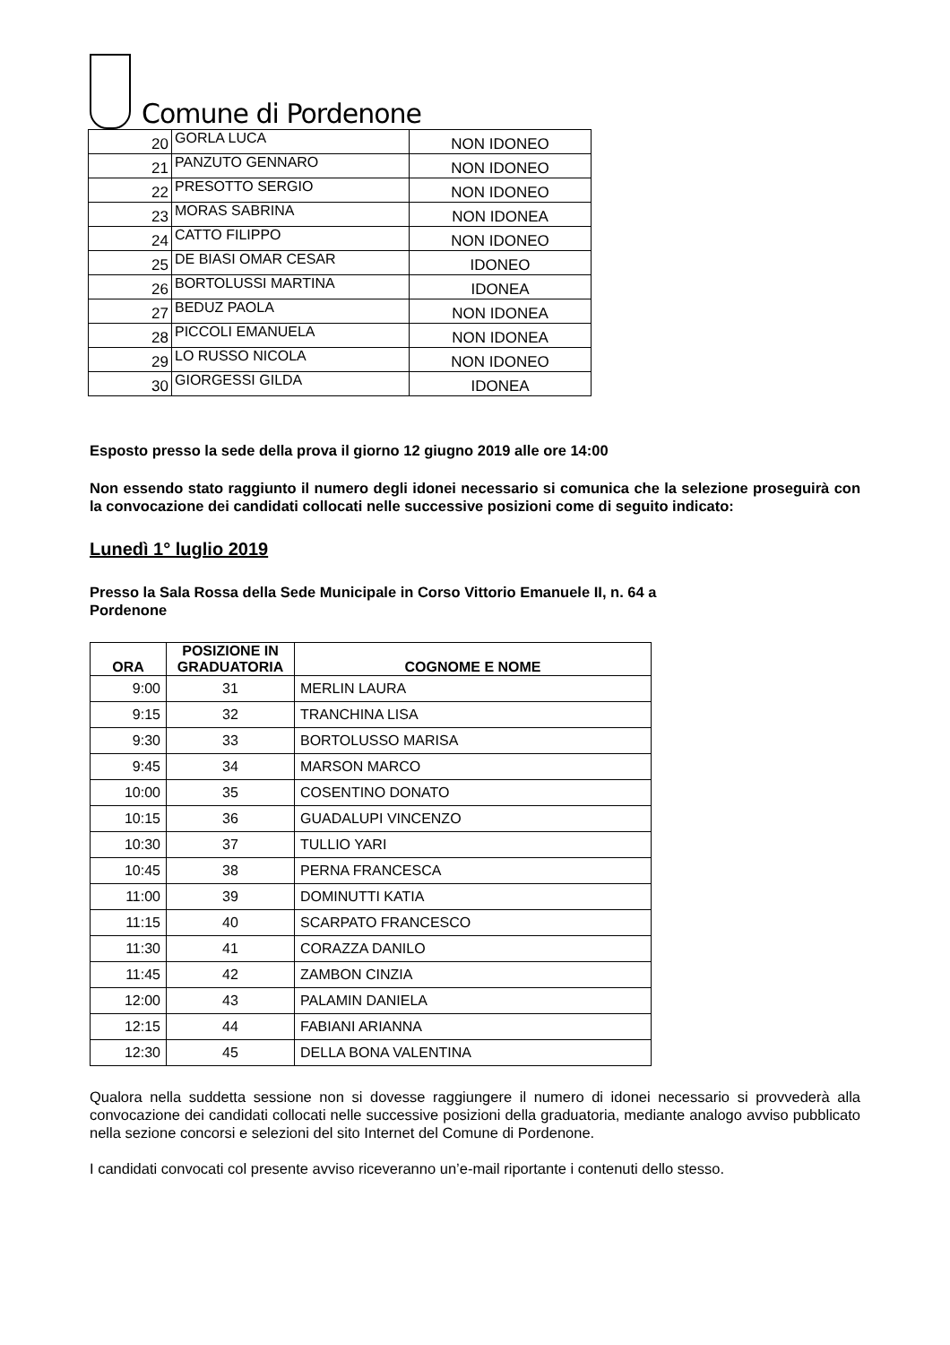Comune di Pordenone
| 20 | GORLA LUCA | NON IDONEO |
| 21 | PANZUTO GENNARO | NON IDONEO |
| 22 | PRESOTTO SERGIO | NON IDONEO |
| 23 | MORAS SABRINA | NON IDONEA |
| 24 | CATTO FILIPPO | NON IDONEO |
| 25 | DE BIASI OMAR CESAR | IDONEO |
| 26 | BORTOLUSSI MARTINA | IDONEA |
| 27 | BEDUZ PAOLA | NON IDONEA |
| 28 | PICCOLI EMANUELA | NON IDONEA |
| 29 | LO RUSSO NICOLA | NON IDONEO |
| 30 | GIORGESSI GILDA | IDONEA |
Esposto presso la sede della prova il giorno 12 giugno 2019 alle ore 14:00
Non essendo stato raggiunto il numero degli idonei necessario si comunica che la selezione proseguirà con la convocazione dei candidati collocati nelle successive posizioni come di seguito indicato:
Lunedì 1° luglio 2019
Presso la Sala Rossa della Sede Municipale in Corso Vittorio Emanuele II, n. 64 a
Pordenone
| ORA | POSIZIONE IN GRADUATORIA | COGNOME E NOME |
| --- | --- | --- |
| 9:00 | 31 | MERLIN LAURA |
| 9:15 | 32 | TRANCHINA LISA |
| 9:30 | 33 | BORTOLUSSO MARISA |
| 9:45 | 34 | MARSON MARCO |
| 10:00 | 35 | COSENTINO DONATO |
| 10:15 | 36 | GUADALUPI VINCENZO |
| 10:30 | 37 | TULLIO YARI |
| 10:45 | 38 | PERNA FRANCESCA |
| 11:00 | 39 | DOMINUTTI KATIA |
| 11:15 | 40 | SCARPATO FRANCESCO |
| 11:30 | 41 | CORAZZA DANILO |
| 11:45 | 42 | ZAMBON CINZIA |
| 12:00 | 43 | PALAMIN DANIELA |
| 12:15 | 44 | FABIANI ARIANNA |
| 12:30 | 45 | DELLA BONA VALENTINA |
Qualora nella suddetta sessione non si dovesse raggiungere il numero di idonei necessario si provvederà alla convocazione dei candidati collocati nelle successive posizioni della graduatoria, mediante analogo avviso pubblicato nella sezione concorsi e selezioni del sito Internet del Comune di Pordenone.
I candidati convocati col presente avviso riceveranno un’e-mail riportante i contenuti dello stesso.